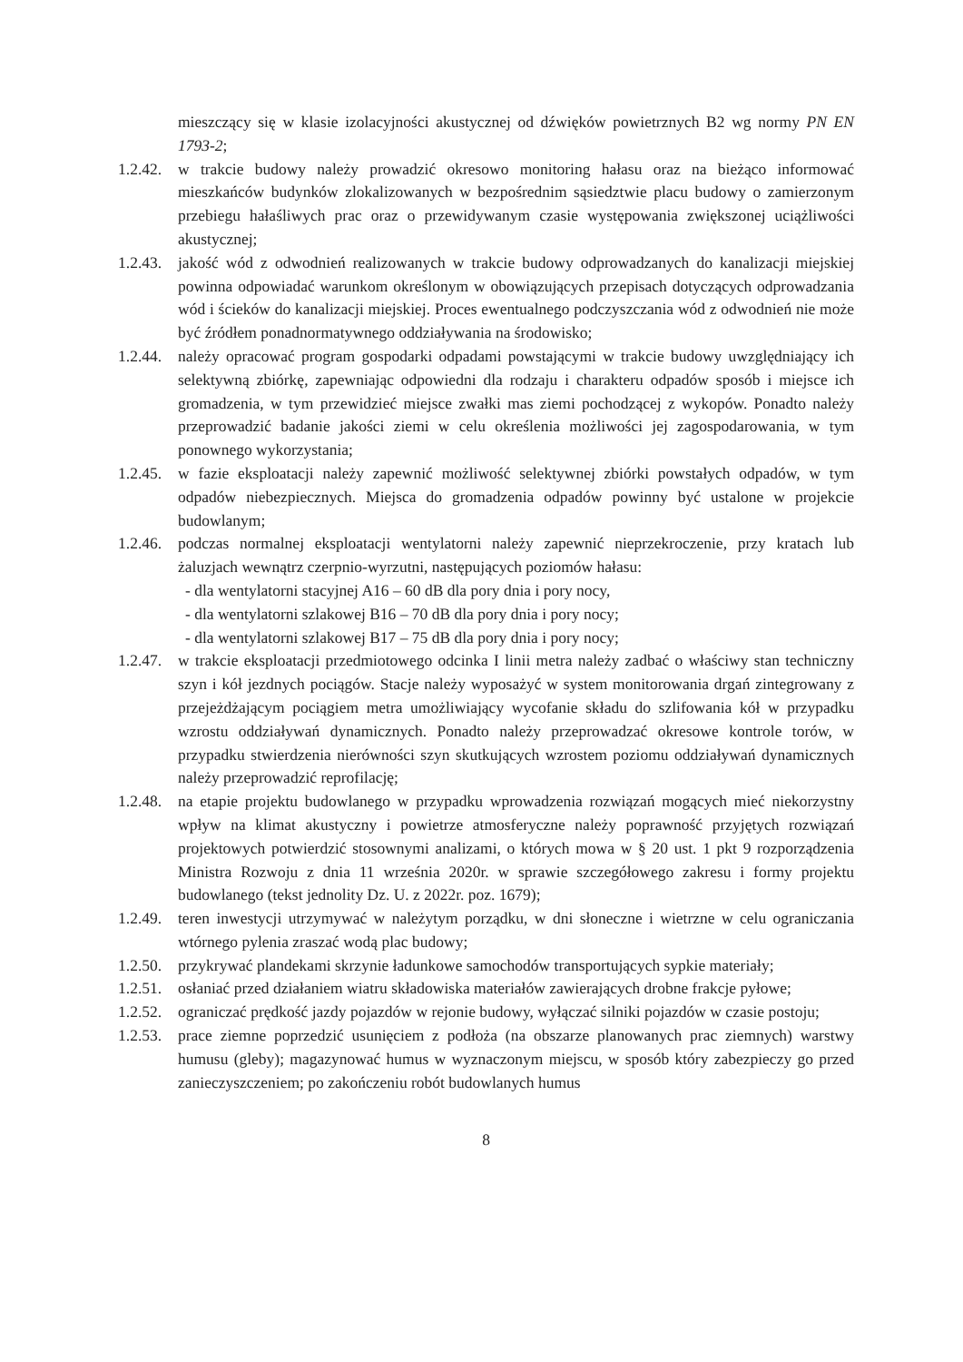mieszczący się w klasie izolacyjności akustycznej od dźwięków powietrznych B2 wg normy PN EN 1793-2;
1.2.42.
w trakcie budowy należy prowadzić okresowo monitoring hałasu oraz na bieżąco informować mieszkańców budynków zlokalizowanych w bezpośrednim sąsiedztwie placu budowy o zamierzonym przebiegu hałaśliwych prac oraz o przewidywanym czasie występowania zwiększonej uciążliwości akustycznej;
1.2.43.
jakość wód z odwodnień realizowanych w trakcie budowy odprowadzanych do kanalizacji miejskiej powinna odpowiadać warunkom określonym w obowiązujących przepisach dotyczących odprowadzania wód i ścieków do kanalizacji miejskiej. Proces ewentualnego podczyszczania wód z odwodnień nie może być źródłem ponadnormatywnego oddziaływania na środowisko;
1.2.44.
należy opracować program gospodarki odpadami powstającymi w trakcie budowy uwzględniający ich selektywną zbiórkę, zapewniając odpowiedni dla rodzaju i charakteru odpadów sposób i miejsce ich gromadzenia, w tym przewidzieć miejsce zwałki mas ziemi pochodzącej z wykopów. Ponadto należy przeprowadzić badanie jakości ziemi w celu określenia możliwości jej zagospodarowania, w tym ponownego wykorzystania;
1.2.45.
w fazie eksploatacji należy zapewnić możliwość selektywnej zbiórki powstałych odpadów, w tym odpadów niebezpiecznych. Miejsca do gromadzenia odpadów powinny być ustalone w projekcie budowlanym;
1.2.46.
podczas normalnej eksploatacji wentylatorni należy zapewnić nieprzekroczenie, przy kratach lub żaluzjach wewnątrz czerpnio-wyrzutni, następujących poziomów hałasu:
- dla wentylatorni stacyjnej A16 – 60 dB dla pory dnia i pory nocy,
- dla wentylatorni szlakowej B16 – 70 dB dla pory dnia i pory nocy;
- dla wentylatorni szlakowej B17 – 75 dB dla pory dnia i pory nocy;
1.2.47.
w trakcie eksploatacji przedmiotowego odcinka I linii metra należy zadbać o właściwy stan techniczny szyn i kół jezdnych pociągów. Stacje należy wyposażyć w system monitorowania drgań zintegrowany z przejeżdżającym pociągiem metra umożliwiający wycofanie składu do szlifowania kół w przypadku wzrostu oddziaływań dynamicznych. Ponadto należy przeprowadzać okresowe kontrole torów, w przypadku stwierdzenia nierówności szyn skutkujących wzrostem poziomu oddziaływań dynamicznych należy przeprowadzić reprofilację;
1.2.48.
na etapie projektu budowlanego w przypadku wprowadzenia rozwiązań mogących mieć niekorzystny wpływ na klimat akustyczny i powietrze atmosferyczne należy poprawność przyjętych rozwiązań projektowych potwierdzić stosownymi analizami, o których mowa w § 20 ust. 1 pkt 9 rozporządzenia Ministra Rozwoju z dnia 11 września 2020r. w sprawie szczegółowego zakresu i formy projektu budowlanego (tekst jednolity Dz. U. z 2022r. poz. 1679);
1.2.49.
teren inwestycji utrzymywać w należytym porządku, w dni słoneczne i wietrzne w celu ograniczania wtórnego pylenia zraszać wodą plac budowy;
1.2.50.
przykrywać plandekami skrzynie ładunkowe samochodów transportujących sypkie materiały;
1.2.51.
osłaniać przed działaniem wiatru składowiska materiałów zawierających drobne frakcje pyłowe;
1.2.52.
ograniczać prędkość jazdy pojazdów w rejonie budowy, wyłączać silniki pojazdów w czasie postoju;
1.2.53.
prace ziemne poprzedzić usunięciem z podłoża (na obszarze planowanych prac ziemnych) warstwy humusu (gleby); magazynować humus w wyznaczonym miejscu, w sposób który zabezpieczy go przed zanieczyszczeniem; po zakończeniu robót budowlanych humus
8